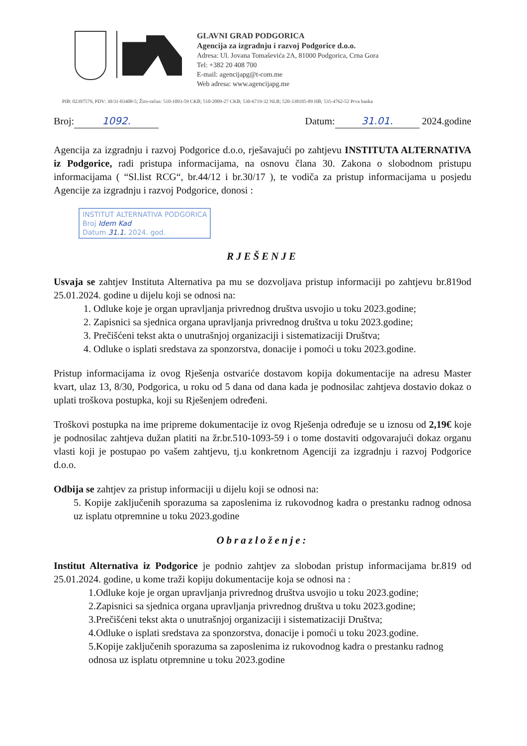GLAVNI GRAD PODGORICA
Agencija za izgradnju i razvoj Podgorice d.o.o.
Adresa: Ul. Jovana Tomaševića 2A, 81000 Podgorica, Crna Gora
Tel: +382 20 408 700
E-mail: agencijapg@t-com.me
Web adresa: www.agencijapg.me
PIB: 02397579, PDV: 30/31-03408-5; Žiro-račun: 510-1093-59 CKB; 510-2009-27 CKB; 530-6719-32 NLB; 520-338105-89 HB; 535-4762-52 Prva banka
Broj: 1092. Datum: 31.01. 2024.godine
Agencija za izgradnju i razvoj Podgorice d.o.o, rješavajući po zahtjevu INSTITUTA ALTERNATIVA iz Podgorice, radi pristupa informacijama, na osnovu člana 30. Zakona o slobodnom pristupu informacijama ( “Sl.list RCG“, br.44/12 i br.30/17 ), te vodiča za pristup informacijama u posjedu Agencije za izgradnju i razvoj Podgorice, donosi :
INSTITUT ALTERNATIVA PODGORICA
Broj Idem Kad
Datum 31.1. 2024. god.
RJEŠENJE
Usvaja se zahtjev Instituta Alternativa pa mu se dozvoljava pristup informaciji po zahtjevu br.819od 25.01.2024. godine u dijelu koji se odnosi na:
1. Odluke koje je organ upravljanja privrednog društva usvojio u toku 2023.godine;
2. Zapisnici sa sjednica organa upravljanja privrednog društva u toku 2023.godine;
3. Prečišćeni tekst akta o unutrašnjoj organizaciji i sistematizaciji Društva;
4. Odluke o isplati sredstava za sponzorstva, donacije i pomoći u toku 2023.godine.
Pristup informacijama iz ovog Rješenja ostvariće dostavom kopija dokumentacije na adresu Master kvart, ulaz 13, 8/30, Podgorica, u roku od 5 dana od dana kada je podnosilac zahtjeva dostavio dokaz o uplati troškova postupka, koji su Rješenjem određeni.
Troškovi postupka na ime pripreme dokumentacije iz ovog Rješenja određuje se u iznosu od 2,19€ koje je podnosilac zahtjeva dužan platiti na žr.br.510-1093-59 i o tome dostaviti odgovarajući dokaz organu vlasti koji je postupao po vašem zahtjevu, tj.u konkretnom Agenciji za izgradnju i razvoj Podgorice d.o.o.
Odbija se zahtjev za pristup informaciji u dijelu koji se odnosi na:
5. Kopije zaključenih sporazuma sa zaposlenima iz rukovodnog kadra o prestanku radnog odnosa uz isplatu otpremnine u toku 2023.godine
Obrazloženje:
Institut Alternativa iz Podgorice je podnio zahtjev za slobodan pristup informacijama br.819 od 25.01.2024. godine, u kome traži kopiju dokumentacije koja se odnosi na :
1.Odluke koje je organ upravljanja privrednog društva usvojio u toku 2023.godine;
2.Zapisnici sa sjednica organa upravljanja privrednog društva u toku 2023.godine;
3.Prečišćeni tekst akta o unutrašnjoj organizaciji i sistematizaciji Društva;
4.Odluke o isplati sredstava za sponzorstva, donacije i pomoći u toku 2023.godine.
5.Kopije zaključenih sporazuma sa zaposlenima iz rukovodnog kadra o prestanku radnog odnosa uz isplatu otpremnine u toku 2023.godine